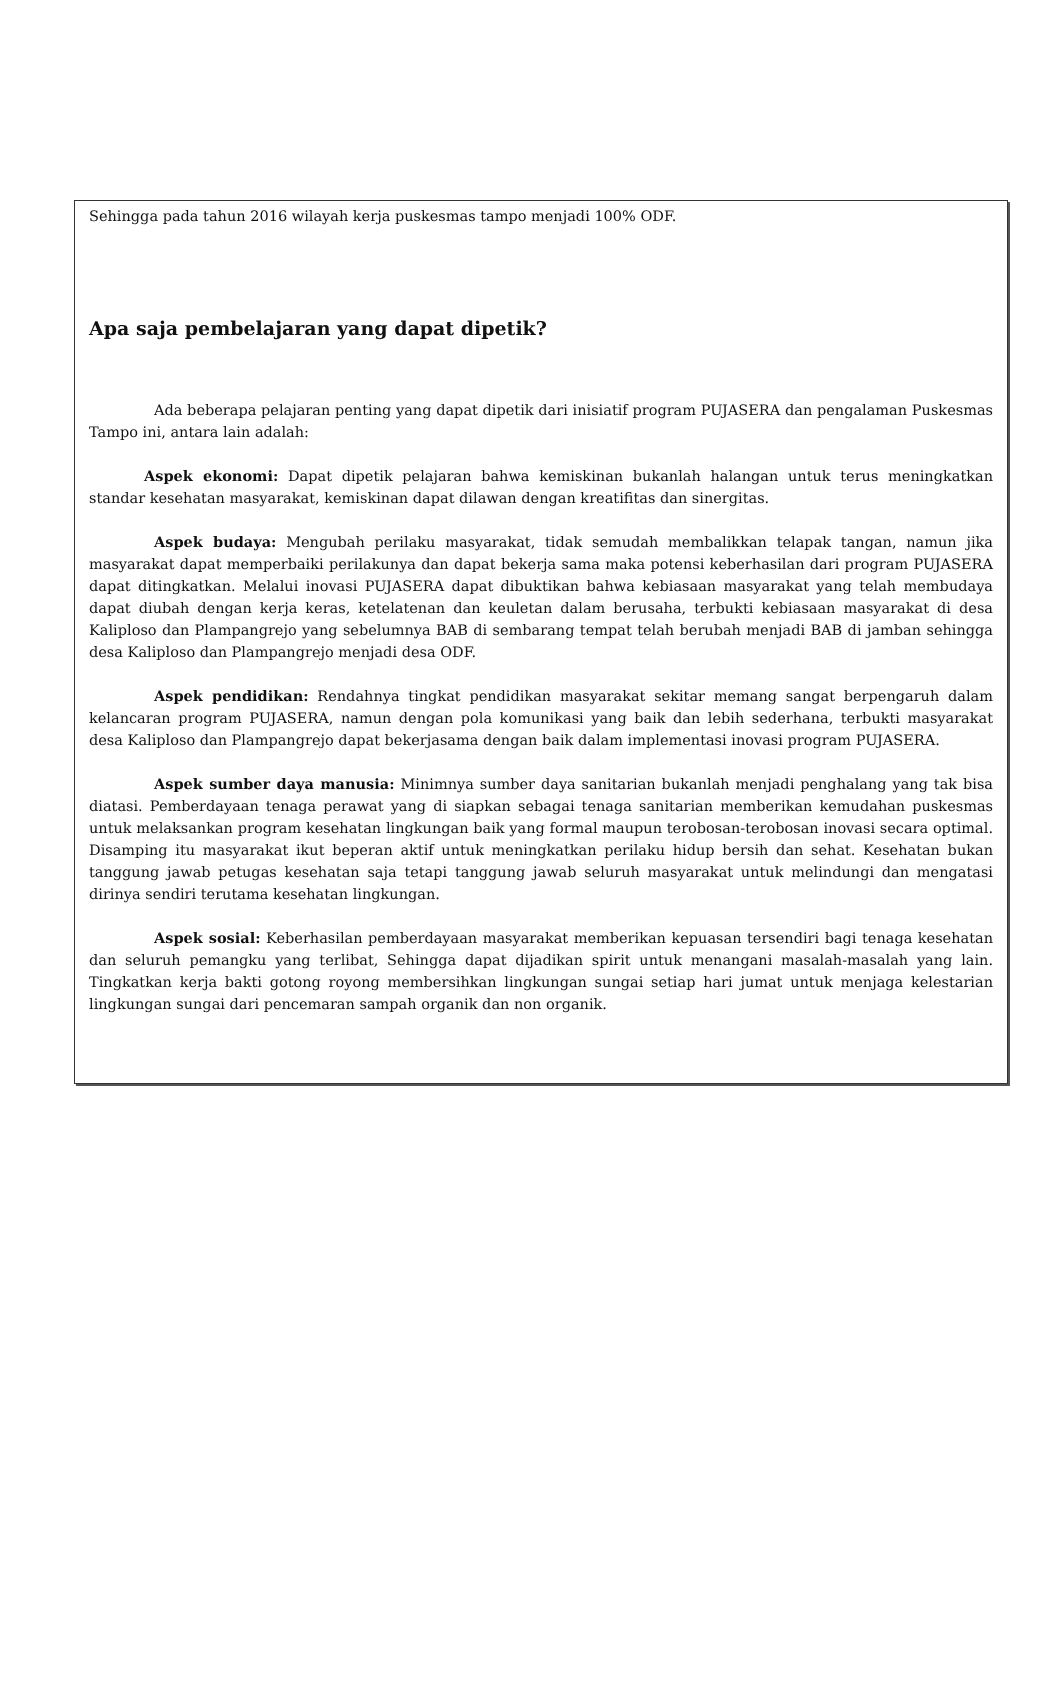Sehingga pada tahun 2016 wilayah kerja puskesmas tampo menjadi 100% ODF.
Apa saja pembelajaran yang dapat dipetik?
Ada beberapa pelajaran penting yang dapat dipetik dari inisiatif program PUJASERA dan pengalaman Puskesmas Tampo ini, antara lain adalah:
Aspek ekonomi: Dapat dipetik pelajaran bahwa kemiskinan bukanlah halangan untuk terus meningkatkan standar kesehatan masyarakat, kemiskinan dapat dilawan dengan kreatifitas dan sinergitas.
Aspek budaya: Mengubah perilaku masyarakat, tidak semudah membalikkan telapak tangan, namun jika masyarakat dapat memperbaiki perilakunya dan dapat bekerja sama maka potensi keberhasilan dari program PUJASERA dapat ditingkatkan. Melalui inovasi PUJASERA dapat dibuktikan bahwa kebiasaan masyarakat yang telah membudaya dapat diubah dengan kerja keras, ketelatenan dan keuletan dalam berusaha, terbukti kebiasaan masyarakat di desa Kaliploso dan Plampangrejo yang sebelumnya BAB di sembarang tempat telah berubah menjadi BAB di jamban sehingga desa Kaliploso dan Plampangrejo menjadi desa ODF.
Aspek pendidikan: Rendahnya tingkat pendidikan masyarakat sekitar memang sangat berpengaruh dalam kelancaran program PUJASERA, namun dengan pola komunikasi yang baik dan lebih sederhana, terbukti masyarakat desa Kaliploso dan Plampangrejo dapat bekerjasama dengan baik dalam implementasi inovasi program PUJASERA.
Aspek sumber daya manusia: Minimnya sumber daya sanitarian bukanlah menjadi penghalang yang tak bisa diatasi. Pemberdayaan tenaga perawat yang di siapkan sebagai tenaga sanitarian memberikan kemudahan puskesmas untuk melaksankan program kesehatan lingkungan baik yang formal maupun terobosan-terobosan inovasi secara optimal. Disamping itu masyarakat ikut beperan aktif untuk meningkatkan perilaku hidup bersih dan sehat. Kesehatan bukan tanggung jawab petugas kesehatan saja tetapi tanggung jawab seluruh masyarakat untuk melindungi dan mengatasi dirinya sendiri terutama kesehatan lingkungan.
Aspek sosial: Keberhasilan pemberdayaan masyarakat memberikan kepuasan tersendiri bagi tenaga kesehatan dan seluruh pemangku yang terlibat, Sehingga dapat dijadikan spirit untuk menangani masalah-masalah yang lain. Tingkatkan kerja bakti gotong royong membersihkan lingkungan sungai setiap hari jumat untuk menjaga kelestarian lingkungan sungai dari pencemaran sampah organik dan non organik.